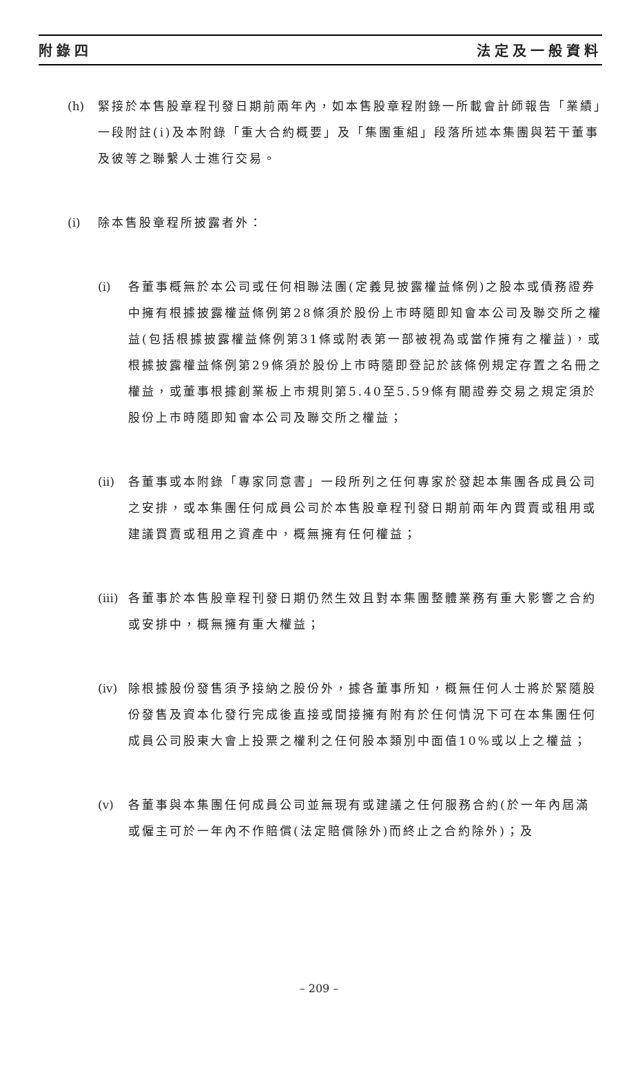附錄四 法定及一般資料
(h) 緊接於本售股章程刊發日期前兩年內，如本售股章程附錄一所載會計師報告「業績」一段附註(i)及本附錄「重大合約概要」及「集團重組」段落所述本集團與若干董事及彼等之聯繫人士進行交易。
(i) 除本售股章程所披露者外：
(i) 各董事概無於本公司或任何相聯法團(定義見披露權益條例)之股本或債務證券中擁有根據披露權益條例第28條須於股份上市時隨即知會本公司及聯交所之權益(包括根據披露權益條例第31條或附表第一部被視為或當作擁有之權益)，或根據披露權益條例第29條須於股份上市時隨即登記於該條例規定存置之名冊之權益，或董事根據創業板上市規則第5.40至5.59條有關證券交易之規定須於股份上市時隨即知會本公司及聯交所之權益；
(ii)
各董事或本附錄「專家同意書」一段所列之任何專家於發起本集團各成員公司之安排，或本集團任何成員公司於本售股章程刊發日期前兩年內買賣或租用或建議買賣或租用之資產中，概無擁有任何權益；
(iii)
各董事於本售股章程刊發日期仍然生效且對本集團整體業務有重大影響之合約或安排中，概無擁有重大權益；
(iv)
除根據股份發售須予接納之股份外，據各董事所知，概無任何人士將於緊隨股份發售及資本化發行完成後直接或間接擁有附有於任何情況下可在本集團任何成員公司股東大會上投票之權利之任何股本類別中面值10%或以上之權益；
(v) 各董事與本集團任何成員公司並無現有或建議之任何服務合約(於一年內屆滿或僱主可於一年內不作賠償(法定賠償除外)而終止之合約除外)；及
– 209 –